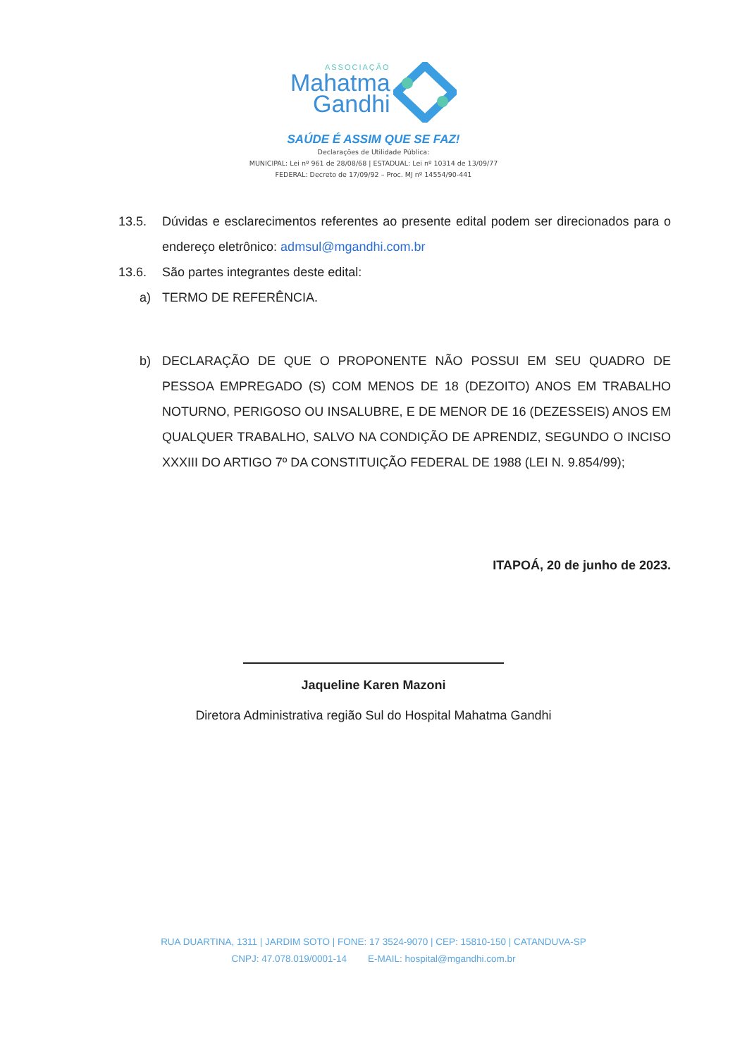ASSOCIAÇÃO Mahatma
Gandhi
SAÚDE É ASSIM QUE SE FAZ!
Declarações de Utilidade Pública:
MUNICIPAL: Lei nº 961 de 28/08/68 | ESTADUAL: Lei nº 10314 de 13/09/77
FEDERAL: Decreto de 17/09/92 – Proc. MJ nº 14554/90-441
13.5. Dúvidas e esclarecimentos referentes ao presente edital podem ser direcionados para o endereço eletrônico: admsul@mgandhi.com.br
13.6. São partes integrantes deste edital:
a) TERMO DE REFERÊNCIA.
b) DECLARAÇÃO DE QUE O PROPONENTE NÃO POSSUI EM SEU QUADRO DE PESSOA EMPREGADO (S) COM MENOS DE 18 (DEZOITO) ANOS EM TRABALHO NOTURNO, PERIGOSO OU INSALUBRE, E DE MENOR DE 16 (DEZESSEIS) ANOS EM QUALQUER TRABALHO, SALVO NA CONDIÇÃO DE APRENDIZ, SEGUNDO O INCISO XXXIII DO ARTIGO 7º DA CONSTITUIÇÃO FEDERAL DE 1988 (LEI N. 9.854/99);
ITAPOÁ, 20 de junho de 2023.
Jaqueline Karen Mazoni
Diretora Administrativa região Sul do Hospital Mahatma Gandhi
RUA DUARTINA, 1311 | JARDIM SOTO | FONE: 17 3524-9070 | CEP: 15810-150 | CATANDUVA-SP
CNPJ: 47.078.019/0001-14 E-MAIL: hospital@mgandhi.com.br